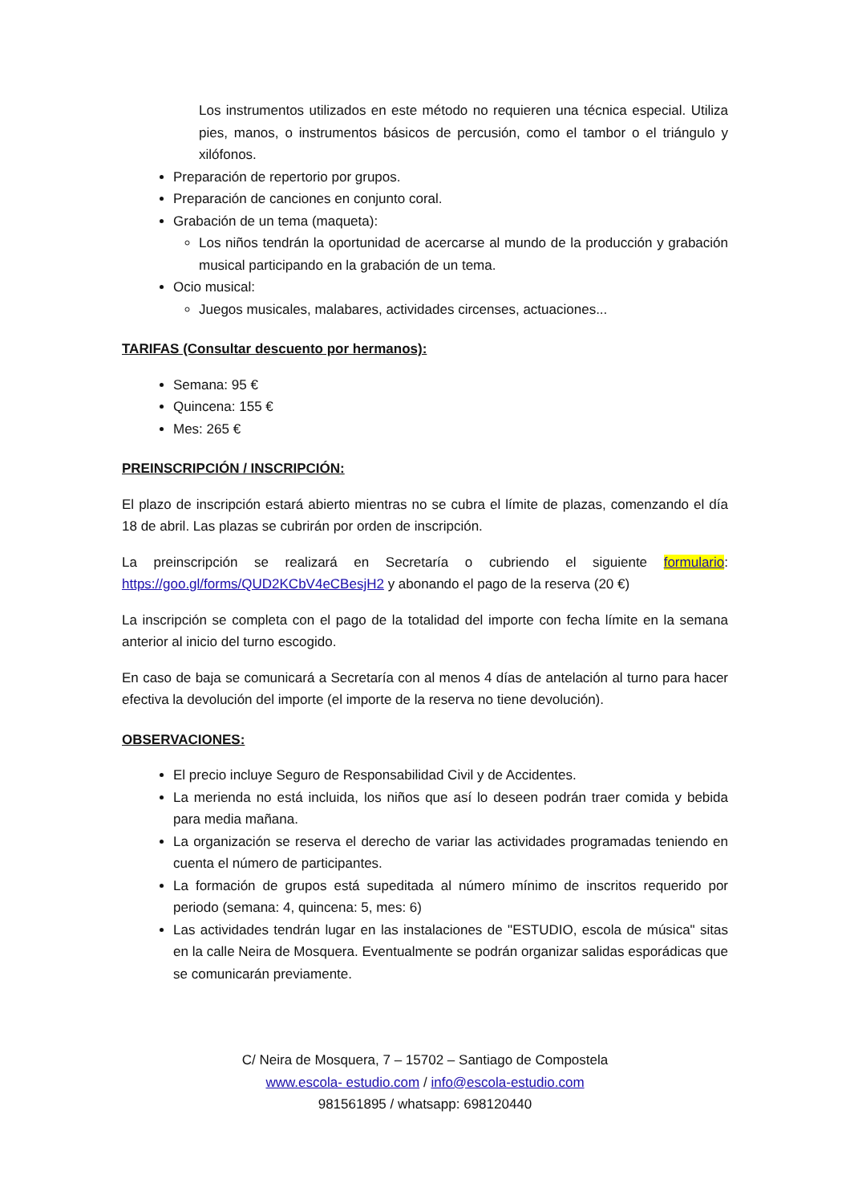Los instrumentos utilizados en este método no requieren una técnica especial. Utiliza pies, manos, o instrumentos básicos de percusión, como el tambor o el triángulo y xilófonos.
Preparación de repertorio por grupos.
Preparación de canciones en conjunto coral.
Grabación de un tema (maqueta):
Los niños tendrán la oportunidad de acercarse al mundo de la producción y grabación musical participando en la grabación de un tema.
Ocio musical:
Juegos musicales, malabares, actividades circenses, actuaciones...
TARIFAS (Consultar descuento por hermanos):
Semana: 95 €
Quincena: 155 €
Mes: 265 €
PREINSCRIPCIÓN / INSCRIPCIÓN:
El plazo de inscripción estará abierto mientras no se cubra el límite de plazas, comenzando el día 18 de abril. Las plazas se cubrirán por orden de inscripción.
La preinscripción se realizará en Secretaría o cubriendo el siguiente formulario: https://goo.gl/forms/QUD2KCbV4eCBesjH2 y abonando el pago de la reserva (20 €)
La inscripción se completa con el pago de la totalidad del importe con fecha límite en la semana anterior al inicio del turno escogido.
En caso de baja se comunicará a Secretaría con al menos 4 días de antelación al turno para hacer efectiva la devolución del importe (el importe de la reserva no tiene devolución).
OBSERVACIONES:
El precio incluye Seguro de Responsabilidad Civil y de Accidentes.
La merienda no está incluida, los niños que así lo deseen podrán traer comida y bebida para media mañana.
La organización se reserva el derecho de variar las actividades programadas teniendo en cuenta el número de participantes.
La formación de grupos está supeditada al número mínimo de inscritos requerido por periodo (semana: 4, quincena: 5, mes: 6)
Las actividades tendrán lugar en las instalaciones de "ESTUDIO, escola de música" sitas en la calle Neira de Mosquera. Eventualmente se podrán organizar salidas esporádicas que se comunicarán previamente.
C/ Neira de Mosquera, 7 – 15702 – Santiago de Compostela
www.escola- estudio.com / info@escola-estudio.com
981561895 / whatsapp: 698120440